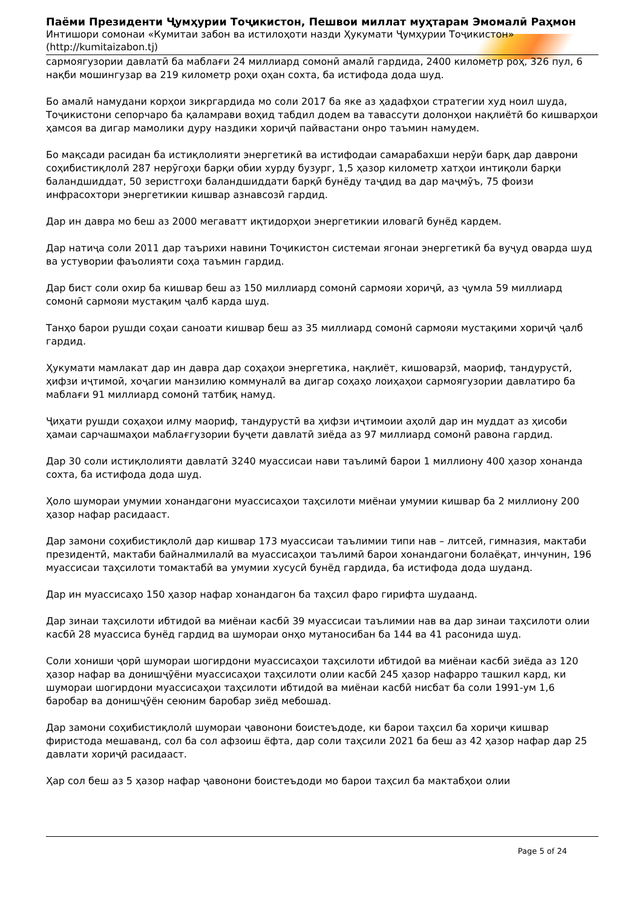Паёми Президенти Ҷумҳурии Тоҷикистон, Пешвои миллат муҳтарам Эмомалӣ Раҳмон
Интишори сомонаи «Кумитаи забон ва истилоҳоти назди Ҳукумати Ҷумҳурии Тоҷикистон»
(http://kumitaizabon.tj)
сармоягузории давлатӣ ба маблағи 24 миллиард сомонӣ амалӣ гардида, 2400 километр роҳ, 326 пул, 6 нақби мошингузар ва 219 километр роҳи оҳан сохта, ба истифода дода шуд.
Бо амалӣ намудани корҳои зикргардида мо соли 2017 ба яке аз ҳадафҳои стратегии худ ноил шуда, Тоҷикистони сепорчаро ба қаламрави воҳид табдил додем ва тавассути долонҳои нақлиётӣ бо кишварҳои ҳамсоя ва дигар мамолики дуру наздики хориҷӣ пайвастани онро таъмин намудем.
Бо мақсади расидан ба истиқлолияти энергетикӣ ва истифодаи самарабахши нерӯи барқ дар даврони соҳибистиқлолӣ 287 нерӯгоҳи барқи обии хурду бузург, 1,5 ҳазор километр хатҳои интиқоли барқи баландшиддат, 50 зеристгоҳи баландшиддати барқӣ бунёду таҷдид ва дар маҷмӯъ, 75 фоизи инфрасохтори энергетикии кишвар азнавсозӣ гардид.
Дар ин давра мо беш аз 2000 мегаватт иқтидорҳои энергетикии иловагӣ бунёд кардем.
Дар натиҷа соли 2011 дар таърихи навини Тоҷикистон системаи ягонаи энергетикӣ ба вуҷуд оварда шуд ва устувории фаъолияти соҳа таъмин гардид.
Дар бист соли охир ба кишвар беш аз 150 миллиард сомонӣ сармояи хориҷӣ, аз ҷумла 59 миллиард сомонӣ сармояи мустақим ҷалб карда шуд.
Танҳо барои рушди соҳаи саноати кишвар беш аз 35 миллиард сомонӣ сармояи мустақими хориҷӣ ҷалб гардид.
Ҳукумати мамлакат дар ин давра дар соҳаҳои энергетика, нақлиёт, кишоварзӣ, маориф, тандурустӣ, ҳифзи иҷтимоӣ, хоҷагии манзилию коммуналӣ ва дигар соҳаҳо лоиҳаҳои сармоягузории давлатиро ба маблағи 91 миллиард сомонӣ татбиқ намуд.
Ҷиҳати рушди соҳаҳои илму маориф, тандурустӣ ва ҳифзи иҷтимоии аҳолӣ дар ин муддат аз ҳисоби ҳамаи сарчашмаҳои маблағгузории буҷети давлатӣ зиёда аз 97 миллиард сомонӣ равона гардид.
Дар 30 соли истиқлолияти давлатӣ 3240 муассисаи нави таълимӣ барои 1 миллиону 400 ҳазор хонанда сохта, ба истифода дода шуд.
Ҳоло шумораи умумии хонандагони муассисаҳои таҳсилоти миёнаи умумии кишвар ба 2 миллиону 200 ҳазор нафар расидааст.
Дар замони соҳибистиқлолӣ дар кишвар 173 муассисаи таълимии типи нав – литсей, гимназия, мактаби президентӣ, мактаби байналмилалӣ ва муассисаҳои таълимӣ барои хонандагони болаёқат, инчунин, 196 муассисаи таҳсилоти томактабӣ ва умумии хусусӣ бунёд гардида, ба истифода дода шуданд.
Дар ин муассисаҳо 150 ҳазор нафар хонандагон ба таҳсил фаро гирифта шудаанд.
Дар зинаи таҳсилоти ибтидоӣ ва миёнаи касбӣ 39 муассисаи таълимии нав ва дар зинаи таҳсилоти олии касбӣ 28 муассиса бунёд гардид ва шумораи онҳо мутаносибан ба 144 ва 41 расонида шуд.
Соли хониши ҷорӣ шумораи шогирдони муассисаҳои таҳсилоти ибтидоӣ ва миёнаи касбӣ зиёда аз 120 ҳазор нафар ва донишҷӯёни муассисаҳои таҳсилоти олии касбӣ 245 ҳазор нафарро ташкил кард, ки шумораи шогирдони муассисаҳои таҳсилоти ибтидоӣ ва миёнаи касбӣ нисбат ба соли 1991-ум 1,6 баробар ва донишҷӯён сеюним баробар зиёд мебошад.
Дар замони соҳибистиқлолӣ шумораи ҷавонони боистеъдоде, ки барои таҳсил ба хориҷи кишвар фиристода мешаванд, сол ба сол афзоиш ёфта, дар соли таҳсили 2021 ба беш аз 42 ҳазор нафар дар 25 давлати хориҷӣ расидааст.
Ҳар сол беш аз 5 ҳазор нафар ҷавонони боистеъдоди мо барои таҳсил ба мактабҳои олии
Page 5 of 24